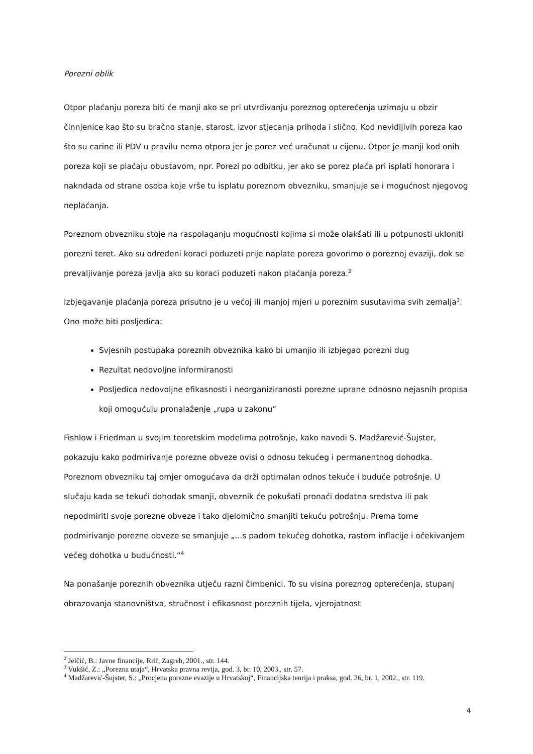Porezni oblik
Otpor plaćanju poreza biti će manji ako se pri utvrđivanju poreznog opterećenja uzimaju u obzir činnjenice kao što su bračno stanje, starost, izvor stjecanja prihoda i slično. Kod nevidljivih poreza kao što su carine ili PDV u pravilu nema otpora jer je porez već uračunat u cijenu. Otpor je manji kod onih poreza koji se plaćaju obustavom, npr. Porezi po odbitku, jer ako se porez plaća pri isplati honorara i nakndada od strane osoba koje vrše tu isplatu poreznom obvezniku, smanjuje se i mogućnost njegovog neplaćanja.
Poreznom obvezniku stoje na raspolaganju mogućnosti kojima si može olakšati ili u potpunosti ukloniti porezni teret. Ako su određeni koraci poduzeti prije naplate poreza govorimo o poreznoj evaziji, dok se prevaljivanje poreza javlja ako su koraci poduzeti nakon plaćanja poreza.<sup>2</sup>
Izbjegavanje plaćanja poreza prisutno je u većoj ili manjoj mjeri u poreznim susutavima svih zemalja<sup>3</sup>. Ono može biti posljedica:
Svjesnih postupaka poreznih obveznika kako bi umanjio ili izbjegao porezni dug
Rezultat nedovoljne informiranosti
Posljedica nedovoljne efikasnosti i neorganiziranosti porezne uprane odnosno nejasnih propisa koji omogućuju pronalaženje „rupa u zakonu“
Fishlow i Friedman u svojim teoretskim modelima potrošnje, kako navodi S. Madžarević-Šujster, pokazuju kako podmirivanje porezne obveze ovisi o odnosu tekućeg i permanentnog dohodka. Poreznom obvezniku taj omjer omogućava da drži optimalan odnos tekuće i buduće potrošnje. U slučaju kada se tekući dohodak smanji, obveznik će pokušati pronaći dodatna sredstva ili pak nepodmiriti svoje porezne obveze i tako djelomično smanjiti tekuću potrošnju. Prema tome podmirivanje porezne obveze se smanjuje „...s padom tekućeg dohotka, rastom inflacije i očekivanjem većeg dohotka u budućnosti.“<sup>4</sup>
Na ponašanje poreznih obveznika utječu razni čimbenici. To su visina poreznog opterećenja, stupanj obrazovanja stanovništva, stručnost i efikasnost poreznih tijela, vjerojatnost
<sup>2</sup> Jelčić, B.: Javne financije, Rrif, Zagreb, 2001., str. 144.
<sup>3</sup> Vukšić, Z.: „Porezna utaja“, Hrvatska pravna revija, god. 3, br. 10, 2003., str. 57.
<sup>4</sup> Madžarević-Šujster, S.: „Procjena porezne evazije u Hrvatskoj“, Financijska teorija i praksa, god. 26, br. 1, 2002., str. 119.
4